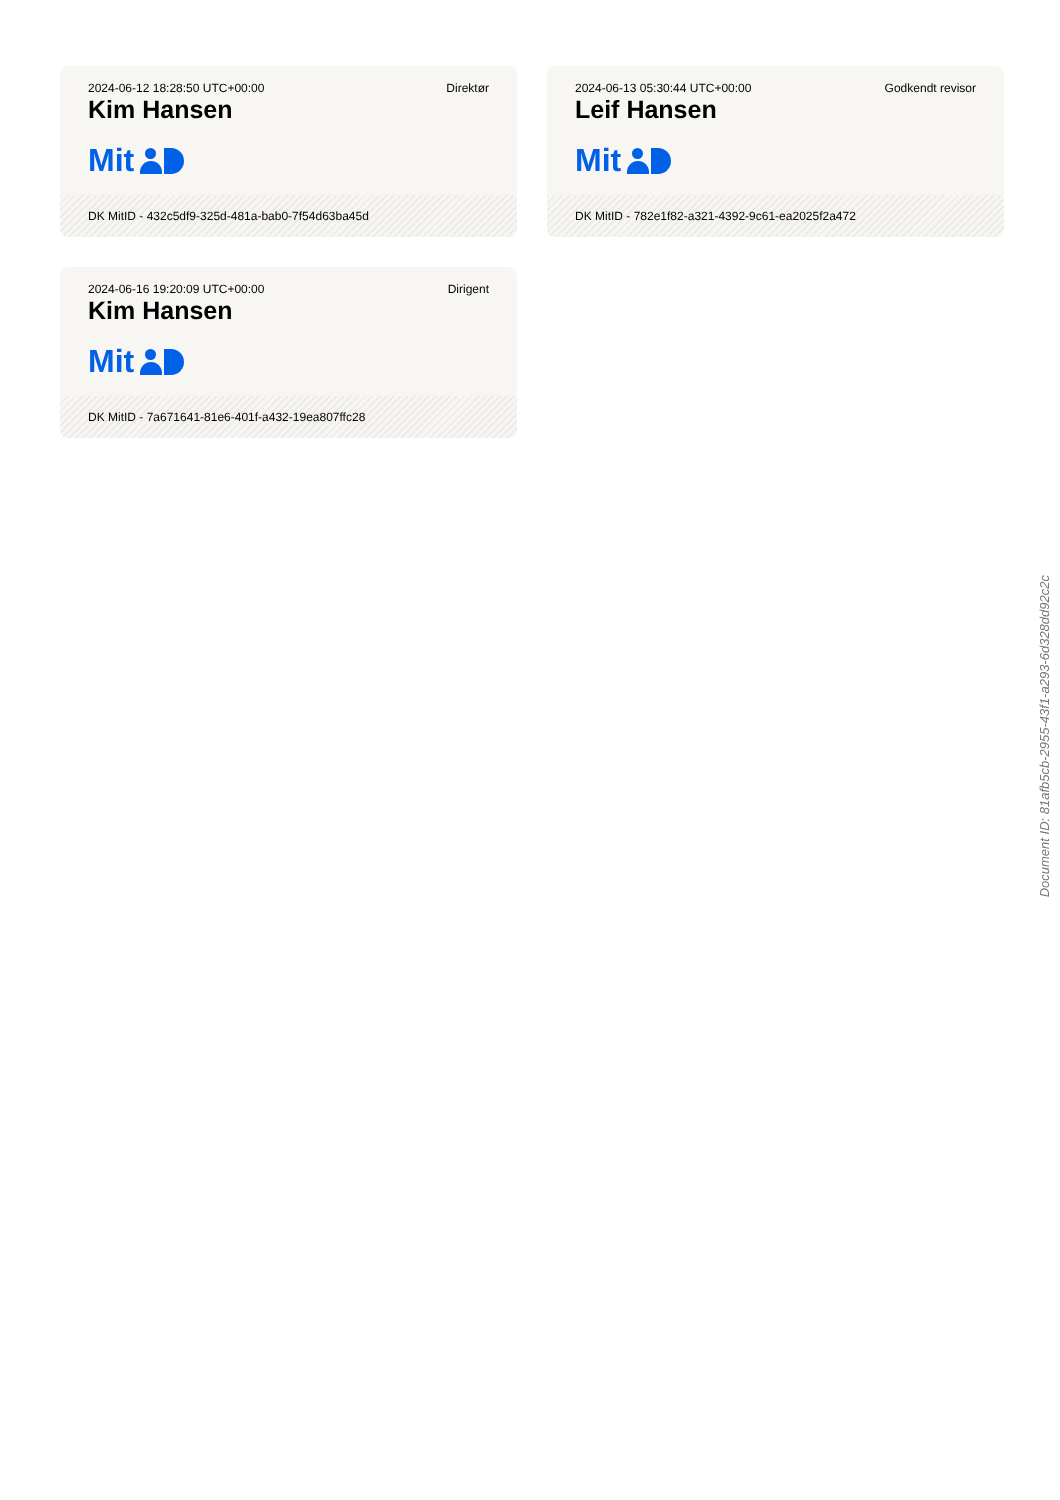2024-06-12 18:28:50 UTC+00:00 Direktør
Kim Hansen
Mit
DK MitID - 432c5df9-325d-481a-bab0-7f54d63ba45d
2024-06-13 05:30:44 UTC+00:00 Godkendt revisor
Leif Hansen
Mit
DK MitID - 782e1f82-a321-4392-9c61-ea2025f2a472
2024-06-16 19:20:09 UTC+00:00 Dirigent
Kim Hansen
Mit
DK MitID - 7a671641-81e6-401f-a432-19ea807ffc28
Document ID: 81afb5cb-2955-43f1-a293-6d328dd92c2c